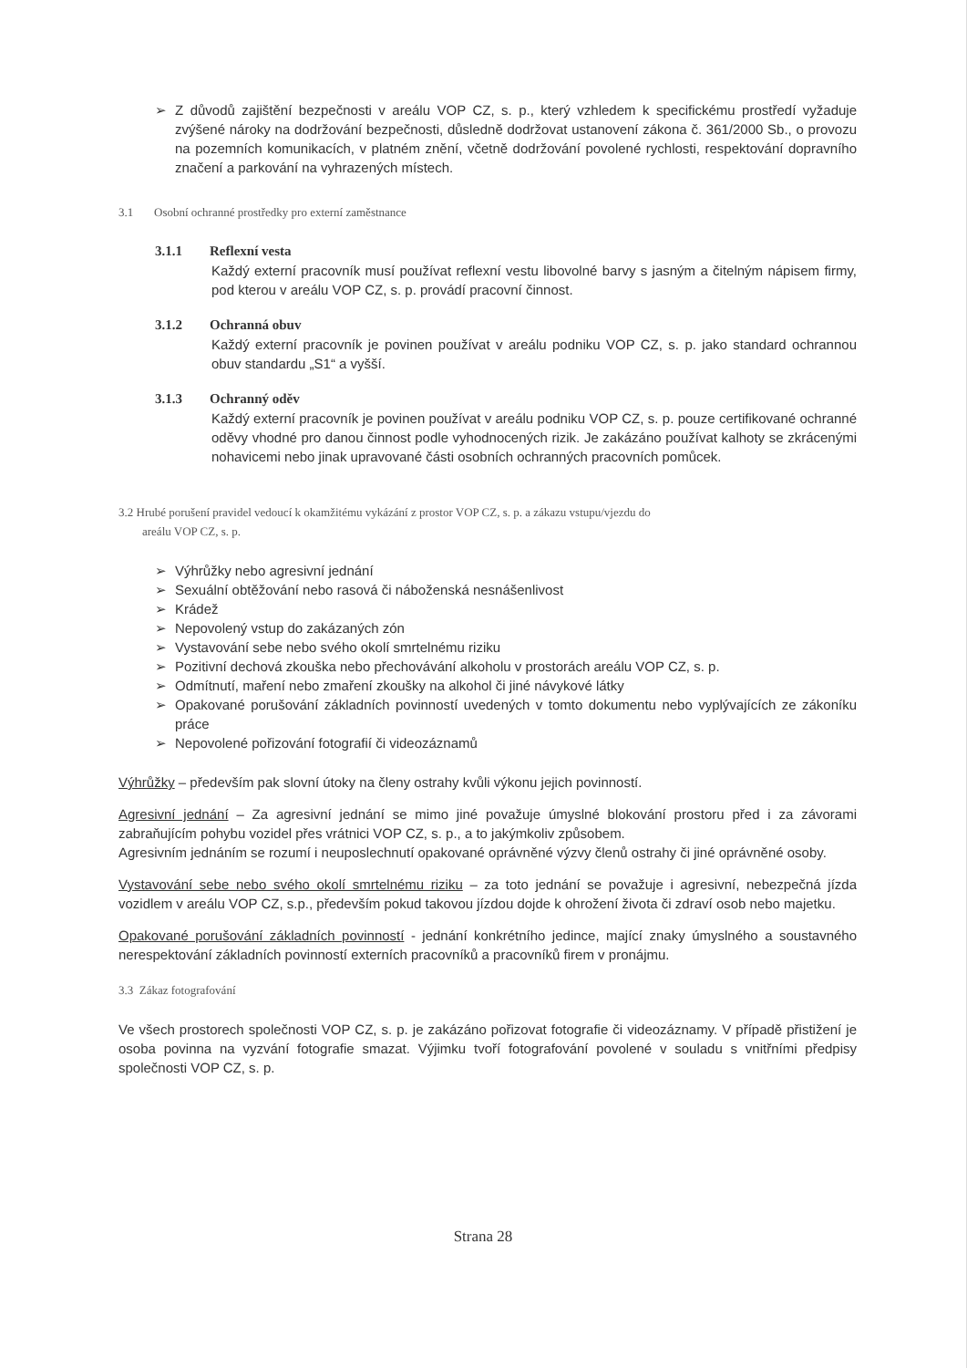➢ Z důvodů zajištění bezpečnosti v areálu VOP CZ, s. p., který vzhledem k specifickému prostředí vyžaduje zvýšené nároky na dodržování bezpečnosti, důsledně dodržovat ustanovení zákona č. 361/2000 Sb., o provozu na pozemních komunikacích, v platném znění, včetně dodržování povolené rychlosti, respektování dopravního značení a parkování na vyhrazených místech.
3.1 Osobní ochranné prostředky pro externí zaměstnance
3.1.1 Reflexní vesta
Každý externí pracovník musí používat reflexní vestu libovolné barvy s jasným a čitelným nápisem firmy, pod kterou v areálu VOP CZ, s. p. provádí pracovní činnost.
3.1.2 Ochranná obuv
Každý externí pracovník je povinen používat v areálu podniku VOP CZ, s. p. jako standard ochrannou obuv standardu „S1“ a vyšší.
3.1.3 Ochranný oděv
Každý externí pracovník je povinen používat v areálu podniku VOP CZ, s. p. pouze certifikované ochranné oděvy vhodné pro danou činnost podle vyhodnocených rizik. Je zakázáno používat kalhoty se zkrácenými nohavicemi nebo jinak upravované části osobních ochranných pracovních pomůcek.
3.2 Hrubé porušení pravidel vedoucí k okamžitému vykázání z prostor VOP CZ, s. p. a zákazu vstupu/vjezdu do
areálu VOP CZ, s. p.
➢ Výhrůžky nebo agresivní jednání
➢ Sexuální obtěžování nebo rasová či náboženská nesnášenlivost
➢ Krádež
➢ Nepovolený vstup do zakázaných zón
➢ Vystavování sebe nebo svého okolí smrtelnému riziku
➢ Pozitivní dechová zkouška nebo přechovávání alkoholu v prostorách areálu VOP CZ, s. p.
➢ Odmítnutí, maření nebo zmaření zkoušky na alkohol či jiné návykové látky
➢ Opakované porušování základních povinností uvedených v tomto dokumentu nebo vyplývajících ze zákoníku práce
➢ Nepovolené pořizování fotografií či videozáznamů
Výhrůžky – především pak slovní útoky na členy ostrahy kvůli výkonu jejich povinností.
Agresivní jednání – Za agresivní jednání se mimo jiné považuje úmyslné blokování prostoru před i za závorami zabraňujícím pohybu vozidel přes vrátnici VOP CZ, s. p., a to jakýmkoliv způsobem.
Agresivním jednáním se rozumí i neuposlechnutí opakované oprávněné výzvy členů ostrahy či jiné oprávněné osoby.
Vystavování sebe nebo svého okolí smrtelnému riziku – za toto jednání se považuje i agresivní, nebezpečná jízda vozidlem v areálu VOP CZ, s.p., především pokud takovou jízdou dojde k ohrožení života či zdraví osob nebo majetku.
Opakované porušování základních povinností - jednání konkrétního jedince, mající znaky úmyslného a soustavného nerespektování základních povinností externích pracovníků a pracovníků firem v pronájmu.
3.3 Zákaz fotografování
Ve všech prostorech společnosti VOP CZ, s. p. je zakázáno pořizovat fotografie či videozáznamy. V případě přistižení je osoba povinna na vyzvání fotografie smazat. Výjimku tvoří fotografování povolené v souladu s vnitřními předpisy společnosti VOP CZ, s. p.
Strana 28